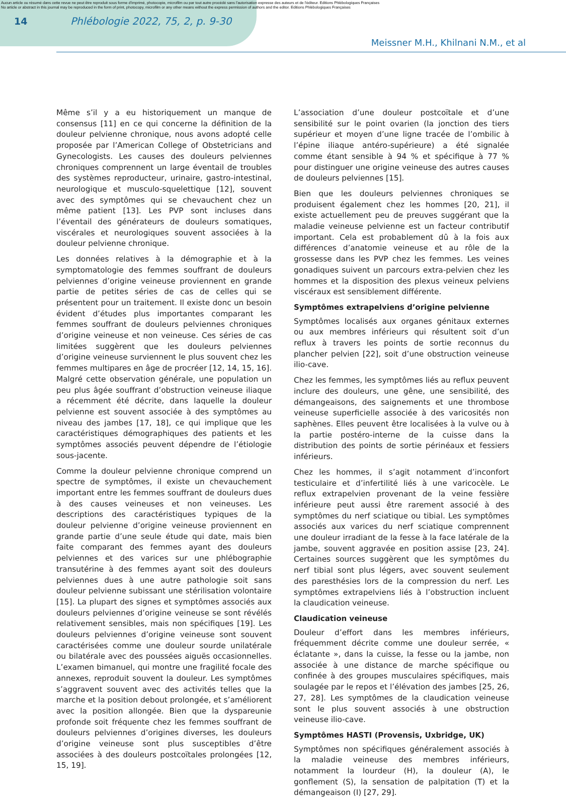Aucun article ou résumé dans cette revue ne peut être reproduit sous forme d'imprimé, photocopie, microfilm ou par tout autre procédé sans l'autorisation expresse des auteurs et de l'éditeur. Editions Phlébologiques Françaises
No article or abstract in this journal may be reproduced in the form of print, photocopy, microfilm or any other means without the express permission of authors and the editor. Editions Phlébologiques Françaises
14 Phlébologie 2022, 75, 2, p. 9-30
Meissner M.H., Khilnani N.M., et al
Même s’il y a eu historiquement un manque de consensus [11] en ce qui concerne la définition de la douleur pelvienne chronique, nous avons adopté celle proposée par l’American College of Obstetricians and Gynecologists. Les causes des douleurs pelviennes chroniques comprennent un large éventail de troubles des systèmes reproducteur, urinaire, gastro-intestinal, neurologique et musculo-squelettique [12], souvent avec des symptômes qui se chevauchent chez un même patient [13]. Les PVP sont incluses dans l’éventail des générateurs de douleurs somatiques, viscérales et neurologiques souvent associées à la douleur pelvienne chronique.
Les données relatives à la démographie et à la symptomatologie des femmes souffrant de douleurs pelviennes d’origine veineuse proviennent en grande partie de petites séries de cas de celles qui se présentent pour un traitement. Il existe donc un besoin évident d’études plus importantes comparant les femmes souffrant de douleurs pelviennes chroniques d’origine veineuse et non veineuse. Ces séries de cas limitées suggèrent que les douleurs pelviennes d’origine veineuse surviennent le plus souvent chez les femmes multipares en âge de procréer [12, 14, 15, 16]. Malgré cette observation générale, une population un peu plus âgée souffrant d’obstruction veineuse iliaque a récemment été décrite, dans laquelle la douleur pelvienne est souvent associée à des symptômes au niveau des jambes [17, 18], ce qui implique que les caractéristiques démographiques des patients et les symptômes associés peuvent dépendre de l’étiologie sous-jacente.
Comme la douleur pelvienne chronique comprend un spectre de symptômes, il existe un chevauchement important entre les femmes souffrant de douleurs dues à des causes veineuses et non veineuses. Les descriptions des caractéristiques typiques de la douleur pelvienne d’origine veineuse proviennent en grande partie d’une seule étude qui date, mais bien faite comparant des femmes ayant des douleurs pelviennes et des varices sur une phlébographie transutérine à des femmes ayant soit des douleurs pelviennes dues à une autre pathologie soit sans douleur pelvienne subissant une stérilisation volontaire [15]. La plupart des signes et symptômes associés aux douleurs pelviennes d’origine veineuse se sont révélés relativement sensibles, mais non spécifiques [19]. Les douleurs pelviennes d’origine veineuse sont souvent caractérisées comme une douleur sourde unilatérale ou bilatérale avec des poussées aiguës occasionnelles. L’examen bimanuel, qui montre une fragilité focale des annexes, reproduit souvent la douleur. Les symptômes s’aggravent souvent avec des activités telles que la marche et la position debout prolongée, et s’améliorent avec la position allongée. Bien que la dyspareunie profonde soit fréquente chez les femmes souffrant de douleurs pelviennes d’origines diverses, les douleurs d’origine veineuse sont plus susceptibles d’être associées à des douleurs postcoïtales prolongées [12, 15, 19].
L’association d’une douleur postcoïtale et d’une sensibilité sur le point ovarien (la jonction des tiers supérieur et moyen d’une ligne tracée de l’ombilic à l’épine iliaque antéro-supérieure) a été signalée comme étant sensible à 94 % et spécifique à 77 % pour distinguer une origine veineuse des autres causes de douleurs pelviennes [15].
Bien que les douleurs pelviennes chroniques se produisent également chez les hommes [20, 21], il existe actuellement peu de preuves suggérant que la maladie veineuse pelvienne est un facteur contributif important. Cela est probablement dû à la fois aux différences d’anatomie veineuse et au rôle de la grossesse dans les PVP chez les femmes. Les veines gonadiques suivent un parcours extra-pelvien chez les hommes et la disposition des plexus veineux pelviens viscéraux est sensiblement différente.
Symptômes extrapelviens d’origine pelvienne
Symptômes localisés aux organes génitaux externes ou aux membres inférieurs qui résultent soit d’un reflux à travers les points de sortie reconnus du plancher pelvien [22], soit d’une obstruction veineuse ilio-cave.
Chez les femmes, les symptômes liés au reflux peuvent inclure des douleurs, une gêne, une sensibilité, des démangeaisons, des saignements et une thrombose veineuse superficielle associée à des varicosités non saphènes. Elles peuvent être localisées à la vulve ou à la partie postéro-interne de la cuisse dans la distribution des points de sortie périnéaux et fessiers inférieurs.
Chez les hommes, il s’agit notamment d’inconfort testiculaire et d’infertilité liés à une varicocèle. Le reflux extrapelvien provenant de la veine fessière inférieure peut aussi être rarement associé à des symptômes du nerf sciatique ou tibial. Les symptômes associés aux varices du nerf sciatique comprennent une douleur irradiant de la fesse à la face latérale de la jambe, souvent aggravée en position assise [23, 24]. Certaines sources suggèrent que les symptômes du nerf tibial sont plus légers, avec souvent seulement des paresthésies lors de la compression du nerf. Les symptômes extrapelviens liés à l’obstruction incluent la claudication veineuse.
Claudication veineuse
Douleur d’effort dans les membres inférieurs, fréquemment décrite comme une douleur serrée, « éclatante », dans la cuisse, la fesse ou la jambe, non associée à une distance de marche spécifique ou confinée à des groupes musculaires spécifiques, mais soulagée par le repos et l’élévation des jambes [25, 26, 27, 28]. Les symptômes de la claudication veineuse sont le plus souvent associés à une obstruction veineuse ilio-cave.
Symptômes HASTI (Provensis, Uxbridge, UK)
Symptômes non spécifiques généralement associés à la maladie veineuse des membres inférieurs, notamment la lourdeur (H), la douleur (A), le gonflement (S), la sensation de palpitation (T) et la démangeaison (I) [27, 29].